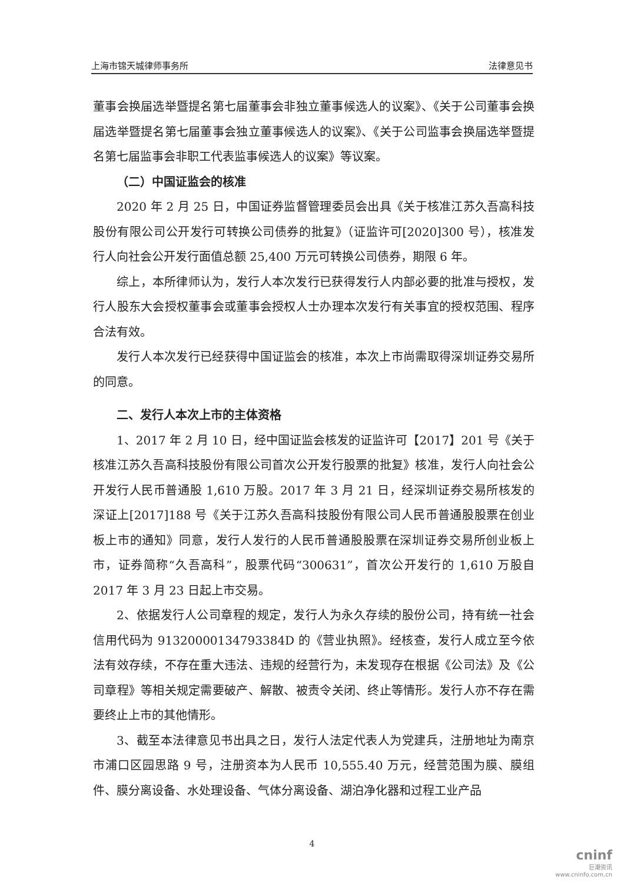上海市锦天城律师事务所 法律意见书
董事会换届选举暨提名第七届董事会非独立董事候选人的议案》、《关于公司董事会换届选举暨提名第七届董事会独立董事候选人的议案》、《关于公司监事会换届选举暨提名第七届监事会非职工代表监事候选人的议案》等议案。
（二）中国证监会的核准
2020 年 2 月 25 日，中国证券监督管理委员会出具《关于核准江苏久吾高科技股份有限公司公开发行可转换公司债券的批复》（证监许可[2020]300 号），核准发行人向社会公开发行面值总额 25,400 万元可转换公司债券，期限 6 年。
综上，本所律师认为，发行人本次发行已获得发行人内部必要的批准与授权，发行人股东大会授权董事会或董事会授权人士办理本次发行有关事宜的授权范围、程序合法有效。
发行人本次发行已经获得中国证监会的核准，本次上市尚需取得深圳证券交易所的同意。
二、发行人本次上市的主体资格
1、2017 年 2 月 10 日，经中国证监会核发的证监许可【2017】201 号《关于核准江苏久吾高科技股份有限公司首次公开发行股票的批复》核准，发行人向社会公开发行人民币普通股 1,610 万股。2017 年 3 月 21 日，经深圳证券交易所核发的深证上[2017]188 号《关于江苏久吾高科技股份有限公司人民币普通股股票在创业板上市的通知》同意，发行人发行的人民币普通股股票在深圳证券交易所创业板上市，证券简称“久吾高科”，股票代码“300631”，首次公开发行的 1,610 万股自 2017 年 3 月 23 日起上市交易。
2、依据发行人公司章程的规定，发行人为永久存续的股份公司，持有统一社会信用代码为 91320000134793384D 的《营业执照》。经核查，发行人成立至今依法有效存续，不存在重大违法、违规的经营行为，未发现存在根据《公司法》及《公司章程》等相关规定需要破产、解散、被责令关闭、终止等情形。发行人亦不存在需要终止上市的其他情形。
3、截至本法律意见书出具之日，发行人法定代表人为党建兵，注册地址为南京市浦口区园思路 9 号，注册资本为人民币 10,555.40 万元，经营范围为膜、膜组件、膜分离设备、水处理设备、气体分离设备、湖泊净化器和过程工业产品
4
cninf
巨潮资讯
www.cninfo.com.cn